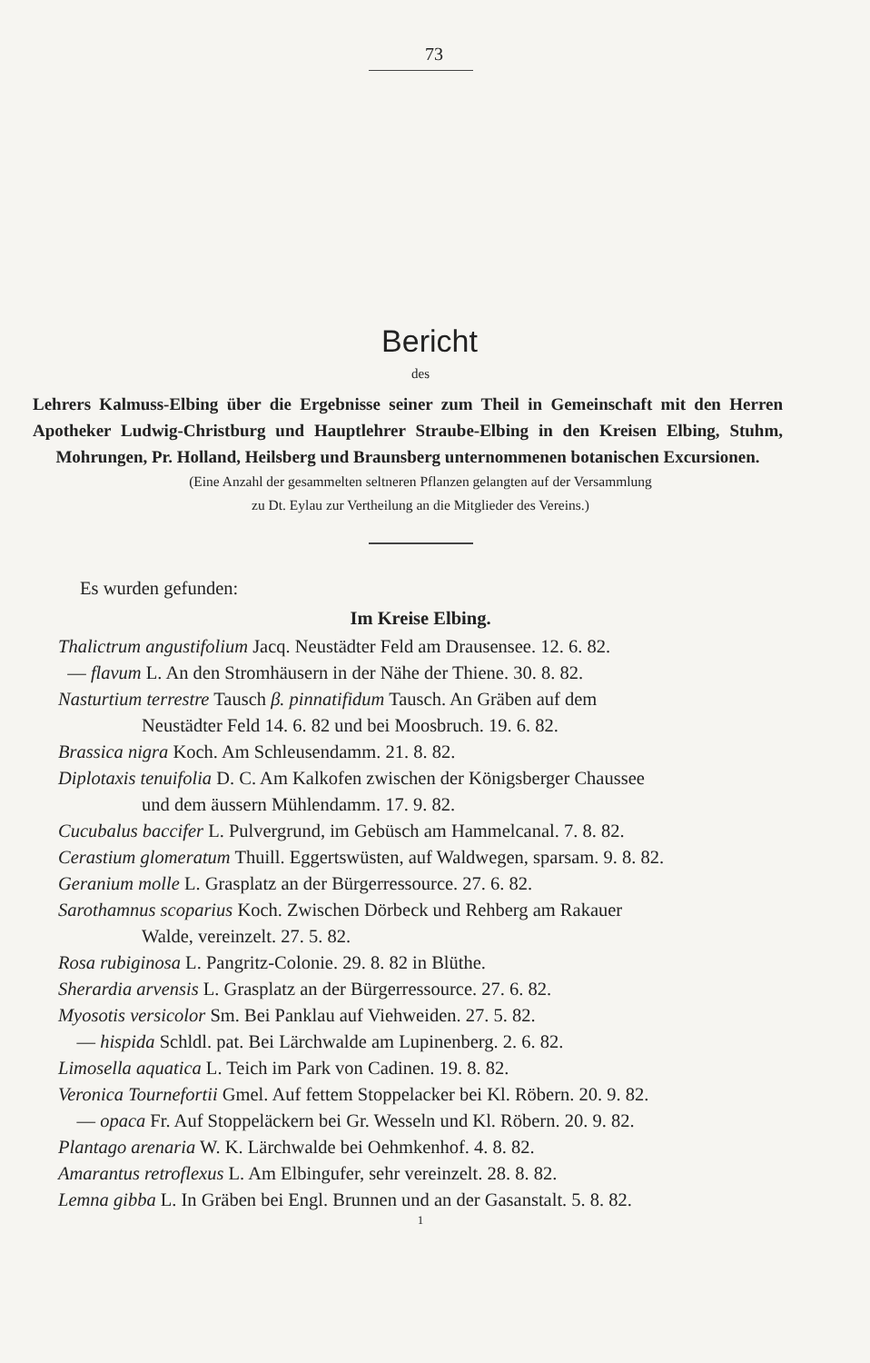73
Bericht
des
Lehrers Kalmuss-Elbing über die Ergebnisse seiner zum Theil in Gemeinschaft mit den Herren Apotheker Ludwig-Christburg und Hauptlehrer Straube-Elbing in den Kreisen Elbing, Stuhm, Mohrungen, Pr. Holland, Heilsberg und Braunsberg unternommenen botanischen Excursionen.
(Eine Anzahl der gesammelten seltneren Pflanzen gelangten auf der Versammlung
zu Dt. Eylau zur Vertheilung an die Mitglieder des Vereins.)
Es wurden gefunden:
Im Kreise Elbing.
Thalictrum angustifolium Jacq. Neustädter Feld am Drausensee. 12. 6. 82.
— flavum L. An den Stromhäusern in der Nähe der Thiene. 30. 8. 82.
Nasturtium terrestre Tausch β. pinnatifidum Tausch. An Gräben auf dem
Neustädter Feld 14. 6. 82 und bei Moosbruch. 19. 6. 82.
Brassica nigra Koch. Am Schleusendamm. 21. 8. 82.
Diplotaxis tenuifolia D. C. Am Kalkofen zwischen der Königsberger Chaussee
und dem äussern Mühlendamm. 17. 9. 82.
Cucubalus baccifer L. Pulvergrund, im Gebüsch am Hammelcanal. 7. 8. 82.
Cerastium glomeratum Thuill. Eggertswüsten, auf Waldwegen, sparsam. 9. 8. 82.
Geranium molle L. Grasplatz an der Bürgerressource. 27. 6. 82.
Sarothamnus scoparius Koch. Zwischen Dörbeck und Rehberg am Rakauer
Walde, vereinzelt. 27. 5. 82.
Rosa rubiginosa L. Pangritz-Colonie. 29. 8. 82 in Blüthe.
Sherardia arvensis L. Grasplatz an der Bürgerressource. 27. 6. 82.
Myosotis versicolor Sm. Bei Panklau auf Viehweiden. 27. 5. 82.
— hispida Schldl. pat. Bei Lärchwalde am Lupinenberg. 2. 6. 82.
Limosella aquatica L. Teich im Park von Cadinen. 19. 8. 82.
Veronica Tournefortii Gmel. Auf fettem Stoppelacker bei Kl. Röbern. 20. 9. 82.
— opaca Fr. Auf Stoppeläckern bei Gr. Wesseln und Kl. Röbern. 20. 9. 82.
Plantago arenaria W. K. Lärchwalde bei Oehmkenhof. 4. 8. 82.
Amarantus retroflexus L. Am Elbingufer, sehr vereinzelt. 28. 8. 82.
Lemna gibba L. In Gräben bei Engl. Brunnen und an der Gasanstalt. 5. 8. 82.
1